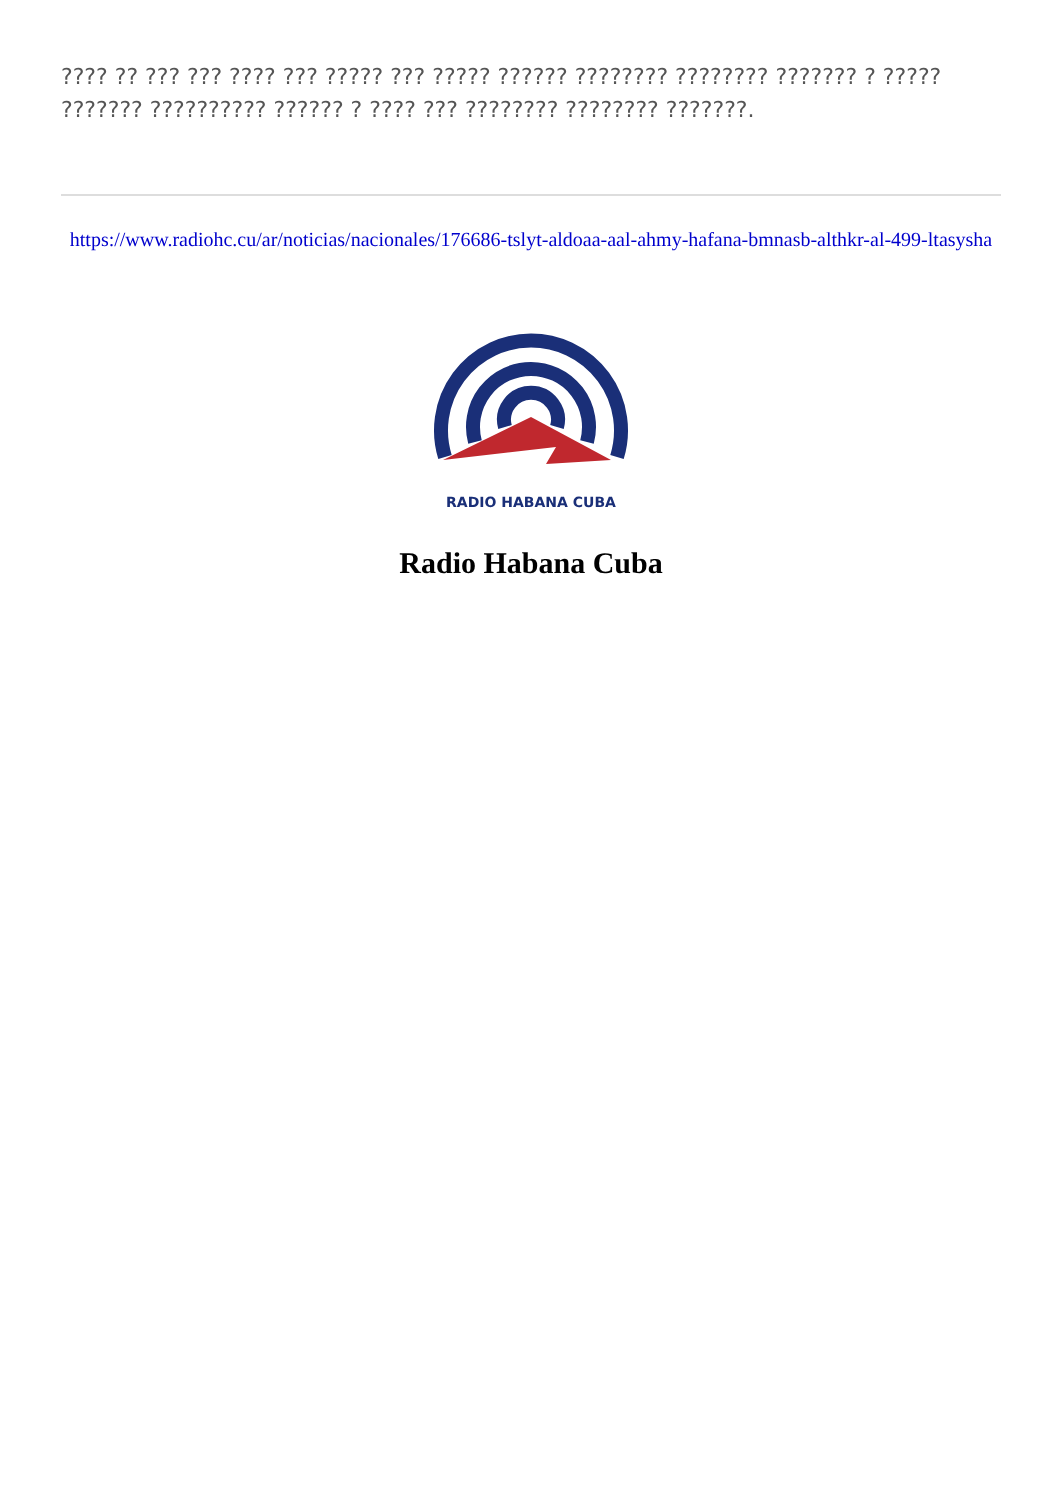???? ?? ??? ??? ???? ??? ????? ??? ????? ?????? ???????? ???????? ??????? ? ????? ??????? ?????????? ?????? ? ???? ??? ???????? ???????? ???????.
https://www.radiohc.cu/ar/noticias/nacionales/176686-tslyt-aldoaa-aal-ahmy-hafana-bmnasb-althkr-al-499-ltasysha
RADIO HABANA CUBA
Radio Habana Cuba